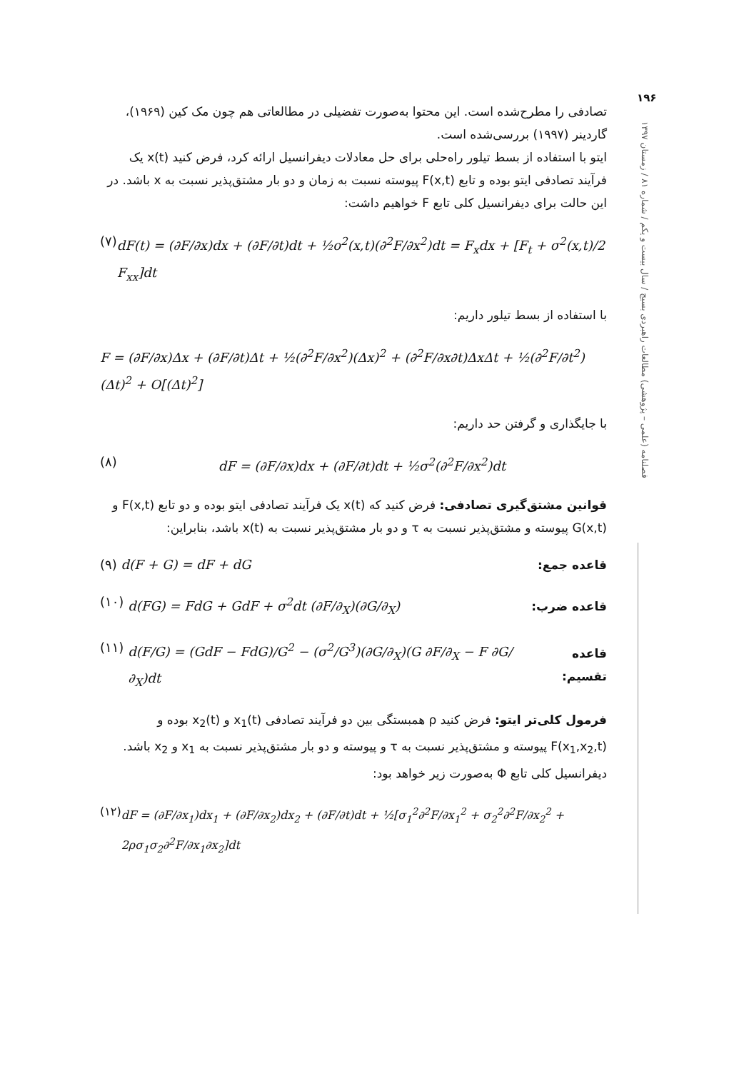۱۹۶
فصلنامه (علمی – پژوهشی) مطالعات راهبردی بسیج / سال بیست و یکم / شماره ۸۱ / زمستان ۱۳۹۷
تصادفی را مطرح‌شده است. این محتوا به‌صورت تفضیلی در مطالعاتی هم چون مک کین (۱۹۶۹)، گاردینر (۱۹۹۷) بررسی‌شده است.
ایتو با استفاده از بسط تیلور راه‌حلی برای حل معادلات دیفرانسیل ارائه کرد، فرض کنید x(t) یک فرآیند تصادفی ایتو بوده و تابع F(x,t) پیوسته نسبت به زمان و دو بار مشتق‌پذیر نسبت به x باشد. در این حالت برای دیفرانسیل کلی تابع F خواهیم داشت:
(۷) dF(t) = (∂F/∂x)dx + (∂F/∂t)dt + ½o<sup>2</sup>(x,t)(∂<sup>2</sup>F/∂x<sup>2</sup>)dt = F<sub>x</sub>dx + [F<sub>t</sub> + σ<sup>2</sup>(x,t)/2 F<sub>xx</sub>]dt
با استفاده از بسط تیلور داریم:
F = (∂F/∂x)Δx + (∂F/∂t)Δt + ½(∂<sup>2</sup>F/∂x<sup>2</sup>)(Δx)<sup>2</sup> + (∂<sup>2</sup>F/∂x∂t)ΔxΔt + ½(∂<sup>2</sup>F/∂t<sup>2</sup>)(Δt)<sup>2</sup> + O[(Δt)<sup>2</sup>]
با جایگذاری و گرفتن حد داریم:
(۸) dF = (∂F/∂x)dx + (∂F/∂t)dt + ½σ<sup>2</sup>(∂<sup>2</sup>F/∂x<sup>2</sup>)dt
قوانین مشتق‌گیری تصادفی: فرض کنید که x(t) یک فرآیند تصادفی ایتو بوده و دو تابع F(x,t) و G(x,t) پیوسته و مشتق‌پذیر نسبت به τ و دو بار مشتق‌پذیر نسبت به x(t) باشد، بنابراین:
قاعده جمع: (۹) d(F + G) = dF + dG
قاعده ضرب:
(۱۰) d(FG) = FdG + GdF + σ<sup>2</sup>dt (∂F/∂<sub>X</sub>)(∂G/∂<sub>X</sub>)
قاعده تقسیم:
(۱۱) d(F/G) = (GdF − FdG)/G<sup>2</sup> − (σ<sup>2</sup>/G<sup>3</sup>)(∂G/∂<sub>X</sub>)(G ∂F/∂<sub>X</sub> − F ∂G/∂<sub>X</sub>)dt
فرمول کلی‌تر ایتو: فرض کنید ρ همبستگی بین دو فرآیند تصادفی x<sub>1</sub>(t) و x<sub>2</sub>(t) بوده و F(x<sub>1</sub>,x<sub>2</sub>,t) پیوسته و مشتق‌پذیر نسبت به τ و پیوسته و دو بار مشتق‌پذیر نسبت به x<sub>1</sub> و x<sub>2</sub> باشد. دیفرانسیل کلی تابع Φ به‌صورت زیر خواهد بود:
(۱۲) dF = (∂F/∂x<sub>1</sub>)dx<sub>1</sub> + (∂F/∂x<sub>2</sub>)dx<sub>2</sub> + (∂F/∂t)dt + ½[σ<sub>1</sub><sup>2</sup>∂<sup>2</sup>F/∂x<sub>1</sub><sup>2</sup> + σ<sub>2</sub><sup>2</sup>∂<sup>2</sup>F/∂x<sub>2</sub><sup>2</sup> + 2ρσ<sub>1</sub>σ<sub>2</sub>∂<sup>2</sup>F/∂x<sub>1</sub>∂x<sub>2</sub>]dt